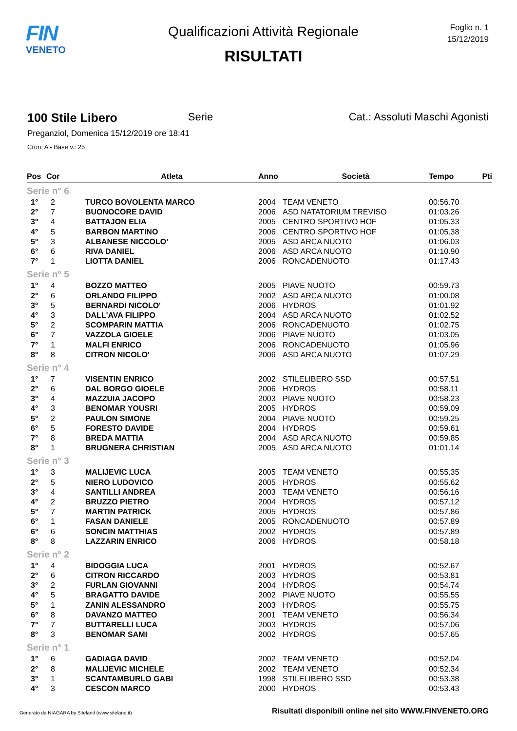FIN
VENETO
Qualificazioni Attività Regionale
RISULTATI
Foglio n. 1
15/12/2019
100 Stile Libero Serie Cat.: Assoluti Maschi Agonisti
Preganziol, Domenica 15/12/2019 ore 18:41
Cron: A - Base v.: 25
| Pos | Cor | Atleta | Anno | Società | Tempo | Pti |
| --- | --- | --- | --- | --- | --- | --- |
| Serie n° 6 | | | | | | |
| 1° | 2 | TURCO BOVOLENTA MARCO | 2004 | TEAM VENETO | 00:56.70 | |
| 2° | 7 | BUONOCORE DAVID | 2006 | ASD NATATORIUM TREVISO | 01:03.26 | |
| 3° | 4 | BATTAJON ELIA | 2005 | CENTRO SPORTIVO HOF | 01:05.33 | |
| 4° | 5 | BARBON MARTINO | 2006 | CENTRO SPORTIVO HOF | 01:05.38 | |
| 5° | 3 | ALBANESE NICCOLO' | 2005 | ASD ARCA NUOTO | 01:06.03 | |
| 6° | 6 | RIVA DANIEL | 2006 | ASD ARCA NUOTO | 01:10.90 | |
| 7° | 1 | LIOTTA DANIEL | 2006 | RONCADENUOTO | 01:17.43 | |
| Serie n° 5 | | | | | | |
| 1° | 4 | BOZZO MATTEO | 2005 | PIAVE NUOTO | 00:59.73 | |
| 2° | 6 | ORLANDO FILIPPO | 2002 | ASD ARCA NUOTO | 01:00.08 | |
| 3° | 5 | BERNARDI NICOLO' | 2006 | HYDROS | 01:01.92 | |
| 4° | 3 | DALL'AVA FILIPPO | 2004 | ASD ARCA NUOTO | 01:02.52 | |
| 5° | 2 | SCOMPARIN MATTIA | 2006 | RONCADENUOTO | 01:02.75 | |
| 6° | 7 | VAZZOLA GIOELE | 2006 | PIAVE NUOTO | 01:03.05 | |
| 7° | 1 | MALFI ENRICO | 2006 | RONCADENUOTO | 01:05.96 | |
| 8° | 8 | CITRON NICOLO' | 2006 | ASD ARCA NUOTO | 01:07.29 | |
| Serie n° 4 | | | | | | |
| 1° | 7 | VISENTIN ENRICO | 2002 | STILELIBERO SSD | 00:57.51 | |
| 2° | 6 | DAL BORGO GIOELE | 2006 | HYDROS | 00:58.11 | |
| 3° | 4 | MAZZUIA JACOPO | 2003 | PIAVE NUOTO | 00:58.23 | |
| 4° | 3 | BENOMAR YOUSRI | 2005 | HYDROS | 00:59.09 | |
| 5° | 2 | PAULON SIMONE | 2004 | PIAVE NUOTO | 00:59.25 | |
| 6° | 5 | FORESTO DAVIDE | 2004 | HYDROS | 00:59.61 | |
| 7° | 8 | BREDA MATTIA | 2004 | ASD ARCA NUOTO | 00:59.85 | |
| 8° | 1 | BRUGNERA CHRISTIAN | 2005 | ASD ARCA NUOTO | 01:01.14 | |
| Serie n° 3 | | | | | | |
| 1° | 3 | MALIJEVIC LUCA | 2005 | TEAM VENETO | 00:55.35 | |
| 2° | 5 | NIERO LUDOVICO | 2005 | HYDROS | 00:55.62 | |
| 3° | 4 | SANTILLI ANDREA | 2003 | TEAM VENETO | 00:56.16 | |
| 4° | 2 | BRUZZO PIETRO | 2004 | HYDROS | 00:57.12 | |
| 5° | 7 | MARTIN PATRICK | 2005 | HYDROS | 00:57.86 | |
| 6° | 1 | FASAN DANIELE | 2005 | RONCADENUOTO | 00:57.89 | |
| 6° | 6 | SONCIN MATTHIAS | 2002 | HYDROS | 00:57.89 | |
| 8° | 8 | LAZZARIN ENRICO | 2006 | HYDROS | 00:58.18 | |
| Serie n° 2 | | | | | | |
| 1° | 4 | BIDOGGIA LUCA | 2001 | HYDROS | 00:52.67 | |
| 2° | 6 | CITRON RICCARDO | 2003 | HYDROS | 00:53.81 | |
| 3° | 2 | FURLAN GIOVANNI | 2004 | HYDROS | 00:54.74 | |
| 4° | 5 | BRAGATTO DAVIDE | 2002 | PIAVE NUOTO | 00:55.55 | |
| 5° | 1 | ZANIN ALESSANDRO | 2003 | HYDROS | 00:55.75 | |
| 6° | 8 | DAVANZO MATTEO | 2001 | TEAM VENETO | 00:56.34 | |
| 7° | 7 | BUTTARELLI LUCA | 2003 | HYDROS | 00:57.06 | |
| 8° | 3 | BENOMAR SAMI | 2002 | HYDROS | 00:57.65 | |
| Serie n° 1 | | | | | | |
| 1° | 6 | GADIAGA DAVID | 2002 | TEAM VENETO | 00:52.04 | |
| 2° | 8 | MALIJEVIC MICHELE | 2002 | TEAM VENETO | 00:52.34 | |
| 3° | 1 | SCANTAMBURLO GABI | 1998 | STILELIBERO SSD | 00:53.38 | |
| 4° | 3 | CESCON MARCO | 2000 | HYDROS | 00:53.43 | |
Generato da NIAGARA by Siteland (www.siteland.it)
Risultati disponibili online nel sito WWW.FINVENETO.ORG